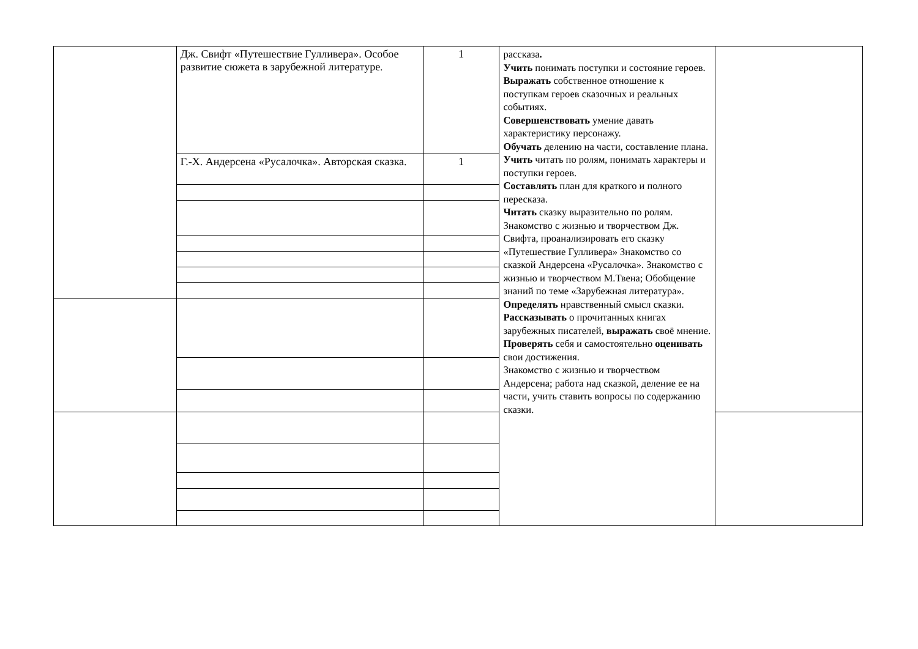| | Дж. Свифт «Путешествие Гулливера». Особое развитие сюжета в зарубежной литературе. | 1 | рассказа . Учить понимать поступки и состояние героев. Выражать собственное отношение к поступкам героев сказочных и реальных событиях. Совершенствовать умение давать характеристику персонажу. Обучать делению на части, составление плана. Учить читать по ролям, понимать характеры и поступки героев. Составлять план для краткого и полного пересказа. Читать сказку выразительно по ролям. Знакомство с жизнью и творчеством Дж. Свифта, проанализировать его сказку «Путешествие Гулливера» Знакомство со сказкой Андерсена «Русалочка». Знакомство с жизнью и творчеством М.Твена; Обобщение знаний по теме «Зарубежная литература». Определять нравственный смысл сказки. Рассказывать о прочитанных книгах зарубежных писателей, выражать своё мнение. Проверять себя и самостоятельно оценивать свои достижения. Знакомство с жизнью и творчеством Андерсена; работа над сказкой, деление ее на части, учить ставить вопросы по содержанию сказки. | |
| | Г.-Х. Андерсена «Русалочка». Авторская сказка. | 1 | | |